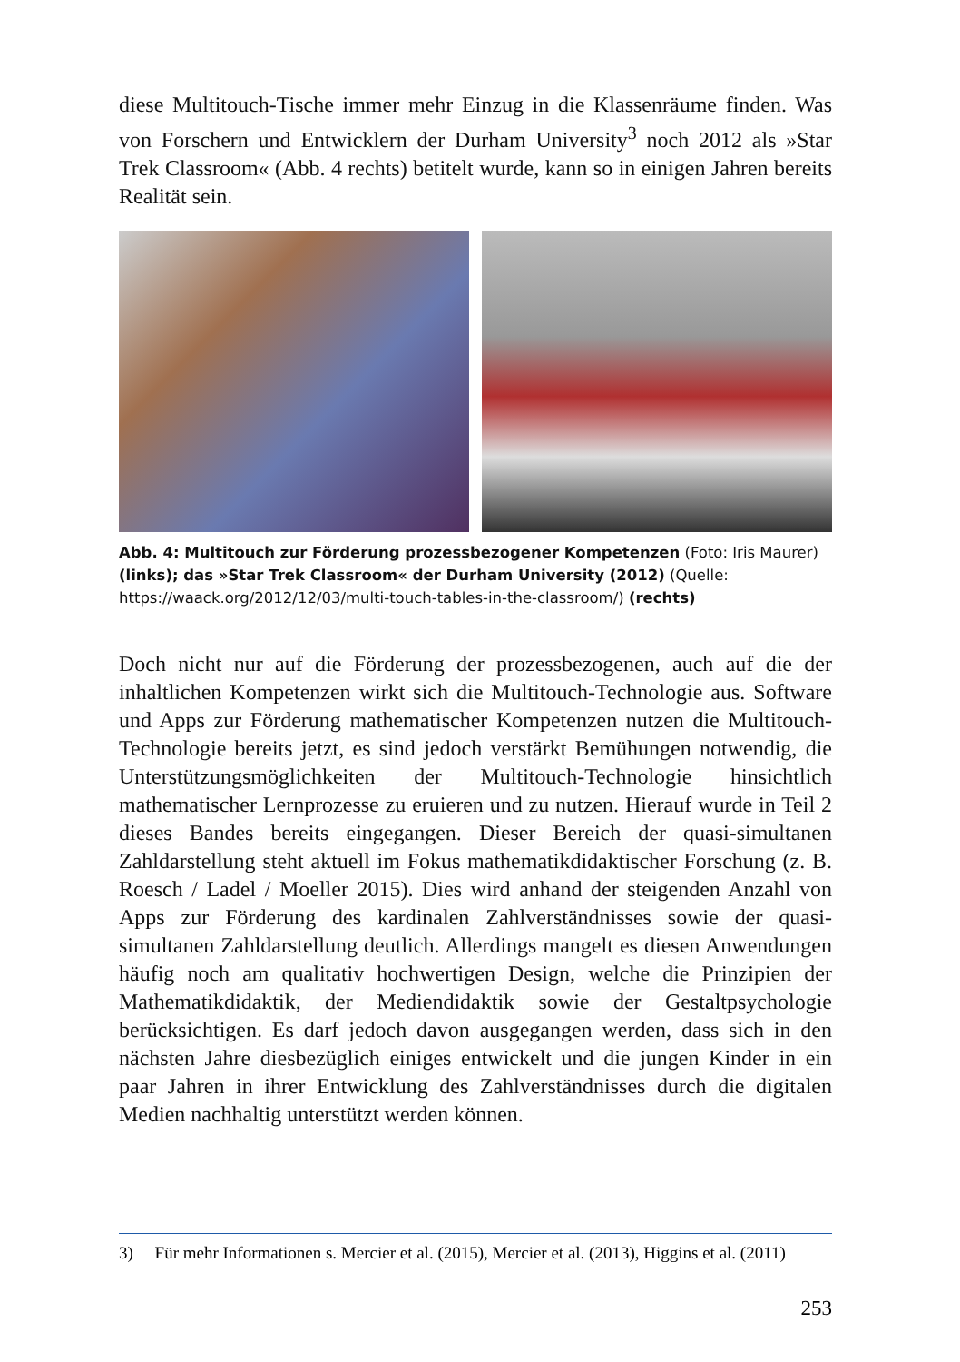diese Multitouch-Tische immer mehr Einzug in die Klassenräume finden. Was von Forschern und Entwicklern der Durham University<sup>3</sup> noch 2012 als »Star Trek Classroom« (Abb. 4 rechts) betitelt wurde, kann so in einigen Jahren bereits Realität sein.
Abb. 4: Multitouch zur Förderung prozessbezogener Kompetenzen (Foto: Iris Maurer) (links); das »Star Trek Classroom« der Durham University (2012) (Quelle: https://waack.org/2012/12/03/multi-touch-tables-in-the-classroom/) (rechts)
Doch nicht nur auf die Förderung der prozessbezogenen, auch auf die der inhaltlichen Kompetenzen wirkt sich die Multitouch-Technologie aus. Software und Apps zur Förderung mathematischer Kompetenzen nutzen die Multitouch-Technologie bereits jetzt, es sind jedoch verstärkt Bemühungen notwendig, die Unterstützungsmöglichkeiten der Multitouch-Technologie hinsichtlich mathematischer Lernprozesse zu eruieren und zu nutzen. Hierauf wurde in Teil 2 dieses Bandes bereits eingegangen. Dieser Bereich der quasi-simultanen Zahldarstellung steht aktuell im Fokus mathematikdidaktischer Forschung (z. B. Roesch / Ladel / Moeller 2015). Dies wird anhand der steigenden Anzahl von Apps zur Förderung des kardinalen Zahlverständnisses sowie der quasi-simultanen Zahldarstellung deutlich. Allerdings mangelt es diesen Anwendungen häufig noch am qualitativ hochwertigen Design, welche die Prinzipien der Mathematikdidaktik, der Mediendidaktik sowie der Gestaltpsychologie berücksichtigen. Es darf jedoch davon ausgegangen werden, dass sich in den nächsten Jahre diesbezüglich einiges entwickelt und die jungen Kinder in ein paar Jahren in ihrer Entwicklung des Zahlverständnisses durch die digitalen Medien nachhaltig unterstützt werden können.
3) Für mehr Informationen s. Mercier et al. (2015), Mercier et al. (2013), Higgins et al. (2011)
253